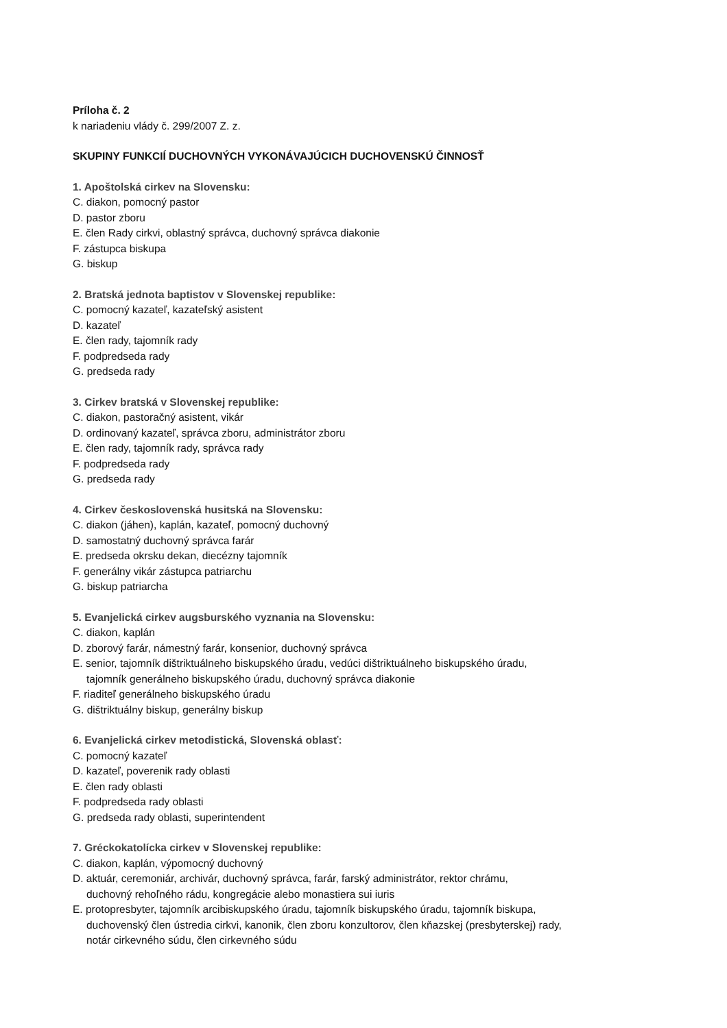Príloha č. 2
k nariadeniu vlády č. 299/2007 Z. z.
SKUPINY FUNKCIÍ DUCHOVNÝCH VYKONÁVAJÚCICH DUCHOVENSKÚ ČINNOSŤ
1. Apoštolská cirkev na Slovensku:
C. diakon, pomocný pastor
D. pastor zboru
E. člen Rady cirkvi, oblastný správca, duchovný správca diakonie
F. zástupca biskupa
G. biskup
2. Bratská jednota baptistov v Slovenskej republike:
C. pomocný kazateľ, kazateľský asistent
D. kazateľ
E. člen rady, tajomník rady
F. podpredseda rady
G. predseda rady
3. Cirkev bratská v Slovenskej republike:
C. diakon, pastoračný asistent, vikár
D. ordinovaný kazateľ, správca zboru, administrátor zboru
E. člen rady, tajomník rady, správca rady
F. podpredseda rady
G. predseda rady
4. Cirkev československá husitská na Slovensku:
C. diakon (jáhen), kaplán, kazateľ, pomocný duchovný
D. samostatný duchovný správca farár
E. predseda okrsku dekan, diecézny tajomník
F. generálny vikár zástupca patriarchu
G. biskup patriarcha
5. Evanjelická cirkev augsburského vyznania na Slovensku:
C. diakon, kaplán
D. zborový farár, námestný farár, konsenior, duchovný správca
E. senior, tajomník dištriktuálneho biskupského úradu, vedúci dištriktuálneho biskupského úradu,
tajomník generálneho biskupského úradu, duchovný správca diakonie
F. riaditeľ generálneho biskupského úradu
G. dištriktuálny biskup, generálny biskup
6. Evanjelická cirkev metodistická, Slovenská oblasť:
C. pomocný kazateľ
D. kazateľ, poverenik rady oblasti
E. člen rady oblasti
F. podpredseda rady oblasti
G. predseda rady oblasti, superintendent
7. Gréckokatolícka cirkev v Slovenskej republike:
C. diakon, kaplán, výpomocný duchovný
D. aktuár, ceremoniár, archivár, duchovný správca, farár, farský administrátor, rektor chrámu,
duchovný rehoľného rádu, kongregácie alebo monastiera sui iuris
E. protopresbyter, tajomník arcibiskupského úradu, tajomník biskupského úradu, tajomník biskupa,
duchovenský člen ústredia cirkvi, kanonik, člen zboru konzultorov, člen kňazskej (presbyterskej) rady,
notár cirkevného súdu, člen cirkevného súdu